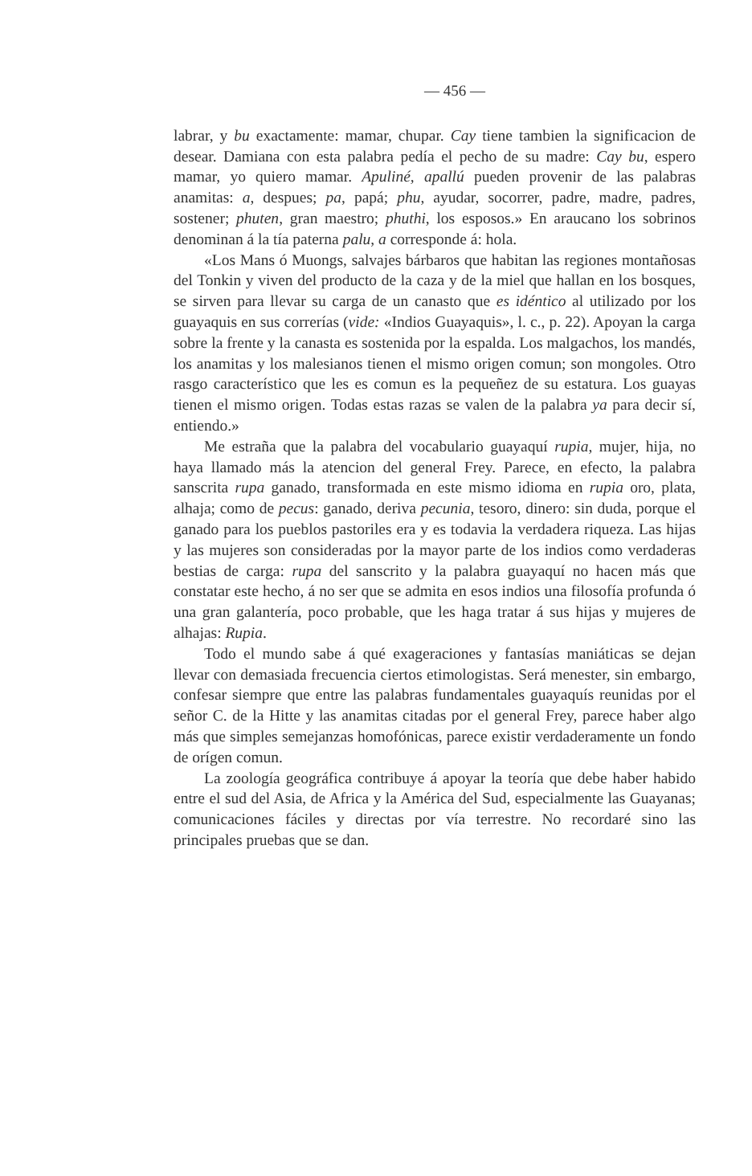— 456 —
labrar, y bu exactamente: mamar, chupar. Cay tiene tambien la significacion de desear. Damiana con esta palabra pedía el pecho de su madre: Cay bu, espero mamar, yo quiero mamar. Apuliné, apallú pueden provenir de las palabras anamitas: a, despues; pa, papá; phu, ayudar, socorrer, padre, madre, padres, sostener; phuten, gran maestro; phuthi, los esposos.» En araucano los sobrinos denominan á la tía paterna palu, a corresponde á: hola.
«Los Mans ó Muongs, salvajes bárbaros que habitan las regiones montañosas del Tonkin y viven del producto de la caza y de la miel que hallan en los bosques, se sirven para llevar su carga de un canasto que es idéntico al utilizado por los guayaquis en sus correrías (vide: «Indios Guayaquis», l. c., p. 22). Apoyan la carga sobre la frente y la canasta es sostenida por la espalda. Los malgachos, los mandés, los anamitas y los malesianos tienen el mismo origen comun; son mongoles. Otro rasgo característico que les es comun es la pequeñez de su estatura. Los guayas tienen el mismo origen. Todas estas razas se valen de la palabra ya para decir sí, entiendo.»
Me estraña que la palabra del vocabulario guayaquí rupia, mujer, hija, no haya llamado más la atencion del general Frey. Parece, en efecto, la palabra sanscrita rupa ganado, transformada en este mismo idioma en rupia oro, plata, alhaja; como de pecus: ganado, deriva pecunia, tesoro, dinero: sin duda, porque el ganado para los pueblos pastoriles era y es todavia la verdadera riqueza. Las hijas y las mujeres son consideradas por la mayor parte de los indios como verdaderas bestias de carga: rupa del sanscrito y la palabra guayaquí no hacen más que constatar este hecho, á no ser que se admita en esos indios una filosofía profunda ó una gran galantería, poco probable, que les haga tratar á sus hijas y mujeres de alhajas: Rupia.
Todo el mundo sabe á qué exageraciones y fantasías maniáticas se dejan llevar con demasiada frecuencia ciertos etimologistas. Será menester, sin embargo, confesar siempre que entre las palabras fundamentales guayaquís reunidas por el señor C. de la Hitte y las anamitas citadas por el general Frey, parece haber algo más que simples semejanzas homofónicas, parece existir verdaderamente un fondo de orígen comun.
La zoología geográfica contribuye á apoyar la teoría que debe haber habido entre el sud del Asia, de Africa y la América del Sud, especialmente las Guayanas; comunicaciones fáciles y directas por vía terrestre. No recordaré sino las principales pruebas que se dan.